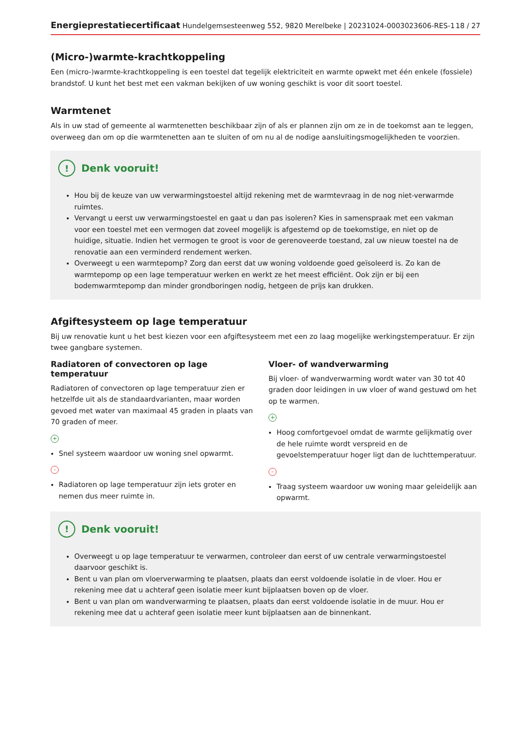Energieprestatiecertificaat Hundelgemsesteenweg 552, 9820 Merelbeke | 20231024-0003023606-RES-1 18 / 27
(Micro-)warmte-krachtkoppeling
Een (micro-)warmte-krachtkoppeling is een toestel dat tegelijk elektriciteit en warmte opwekt met één enkele (fossiele) brandstof. U kunt het best met een vakman bekijken of uw woning geschikt is voor dit soort toestel.
Warmtenet
Als in uw stad of gemeente al warmtenetten beschikbaar zijn of als er plannen zijn om ze in de toekomst aan te leggen, overweeg dan om op die warmtenetten aan te sluiten of om nu al de nodige aansluitingsmogelijkheden te voorzien.
! Denk vooruit!
Hou bij de keuze van uw verwarmingstoestel altijd rekening met de warmtevraag in de nog niet-verwarmde ruimtes.
Vervangt u eerst uw verwarmingstoestel en gaat u dan pas isoleren? Kies in samenspraak met een vakman voor een toestel met een vermogen dat zoveel mogelijk is afgestemd op de toekomstige, en niet op de huidige, situatie. Indien het vermogen te groot is voor de gerenoveerde toestand, zal uw nieuw toestel na de renovatie aan een verminderd rendement werken.
Overweegt u een warmtepomp? Zorg dan eerst dat uw woning voldoende goed geïsoleerd is. Zo kan de warmtepomp op een lage temperatuur werken en werkt ze het meest efficiënt. Ook zijn er bij een bodemwarmtepomp dan minder grondboringen nodig, hetgeen de prijs kan drukken.
Afgiftesysteem op lage temperatuur
Bij uw renovatie kunt u het best kiezen voor een afgiftesysteem met een zo laag mogelijke werkingstemperatuur. Er zijn twee gangbare systemen.
Radiatoren of convectoren op lage temperatuur
Radiatoren of convectoren op lage temperatuur zien er hetzelfde uit als de standaardvarianten, maar worden gevoed met water van maximaal 45 graden in plaats van 70 graden of meer.
+
Snel systeem waardoor uw woning snel opwarmt.
-
Radiatoren op lage temperatuur zijn iets groter en nemen dus meer ruimte in.
Vloer- of wandverwarming
Bij vloer- of wandverwarming wordt water van 30 tot 40 graden door leidingen in uw vloer of wand gestuwd om het op te warmen.
+
Hoog comfortgevoel omdat de warmte gelijkmatig over de hele ruimte wordt verspreid en de gevoelstemperatuur hoger ligt dan de luchttemperatuur.
-
Traag systeem waardoor uw woning maar geleidelijk aan opwarmt.
! Denk vooruit!
Overweegt u op lage temperatuur te verwarmen, controleer dan eerst of uw centrale verwarmingstoestel daarvoor geschikt is.
Bent u van plan om vloerverwarming te plaatsen, plaats dan eerst voldoende isolatie in de vloer. Hou er rekening mee dat u achteraf geen isolatie meer kunt bijplaatsen boven op de vloer.
Bent u van plan om wandverwarming te plaatsen, plaats dan eerst voldoende isolatie in de muur. Hou er rekening mee dat u achteraf geen isolatie meer kunt bijplaatsen aan de binnenkant.